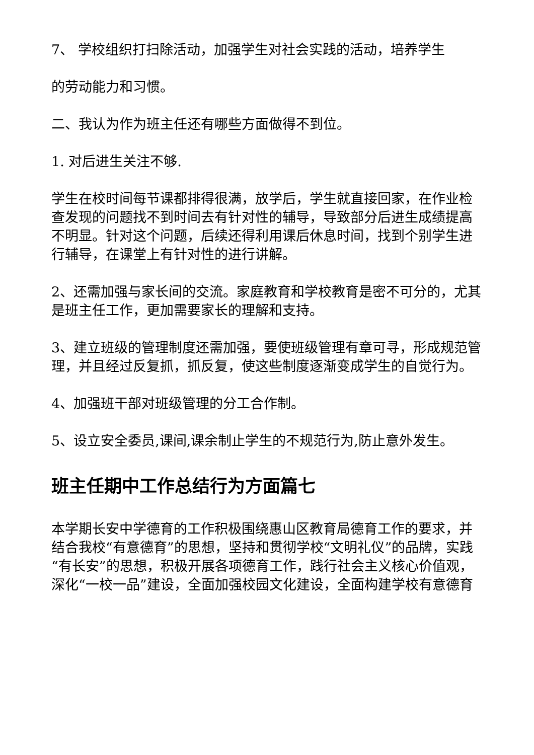7、 学校组织打扫除活动，加强学生对社会实践的活动，培养学生
的劳动能力和习惯。
二、我认为作为班主任还有哪些方面做得不到位。
1. 对后进生关注不够.
学生在校时间每节课都排得很满，放学后，学生就直接回家，在作业检查发现的问题找不到时间去有针对性的辅导，导致部分后进生成绩提高不明显。针对这个问题，后续还得利用课后休息时间，找到个别学生进行辅导，在课堂上有针对性的进行讲解。
2、还需加强与家长间的交流。家庭教育和学校教育是密不可分的，尤其是班主任工作，更加需要家长的理解和支持。
3、建立班级的管理制度还需加强，要使班级管理有章可寻，形成规范管理，并且经过反复抓，抓反复，使这些制度逐渐变成学生的自觉行为。
4、加强班干部对班级管理的分工合作制。
5、设立安全委员,课间,课余制止学生的不规范行为,防止意外发生。
班主任期中工作总结行为方面篇七
本学期长安中学德育的工作积极围绕惠山区教育局德育工作的要求，并结合我校“有意德育”的思想，坚持和贯彻学校“文明礼仪”的品牌，实践“有长安”的思想，积极开展各项德育工作，践行社会主义核心价值观，深化“一校一品”建设，全面加强校园文化建设，全面构建学校有意德育